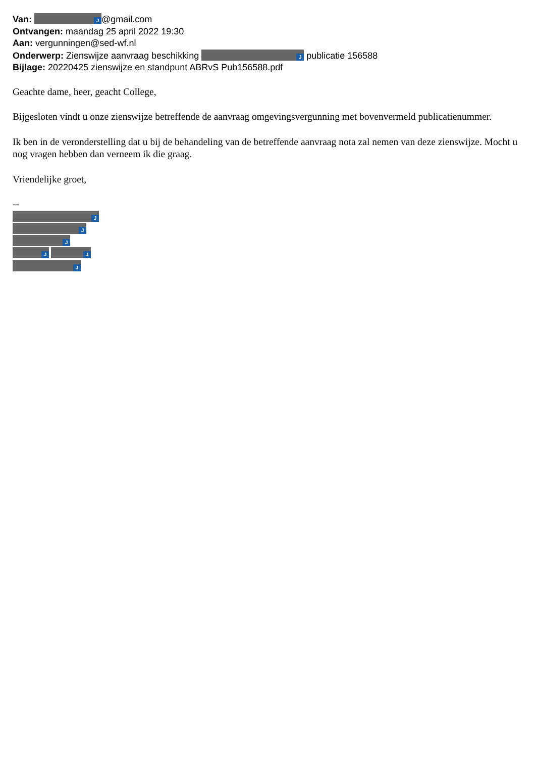Van: J @gmail.com
Ontvangen: maandag 25 april 2022 19:30
Aan: vergunningen@sed-wf.nl
Onderwerp: Zienswijze aanvraag beschikking J publicatie 156588
Bijlage: 20220425 zienswijze en standpunt ABRvS Pub156588.pdf
Geachte dame, heer, geacht College,
Bijgesloten vindt u onze zienswijze betreffende de aanvraag omgevingsvergunning met bovenvermeld publicatienummer.
Ik ben in de veronderstelling dat u bij de behandeling van de betreffende aanvraag nota zal nemen van deze zienswijze. Mocht u nog vragen hebben dan verneem ik die graag.
Vriendelijke groet,
--
J
J
J
J J
J